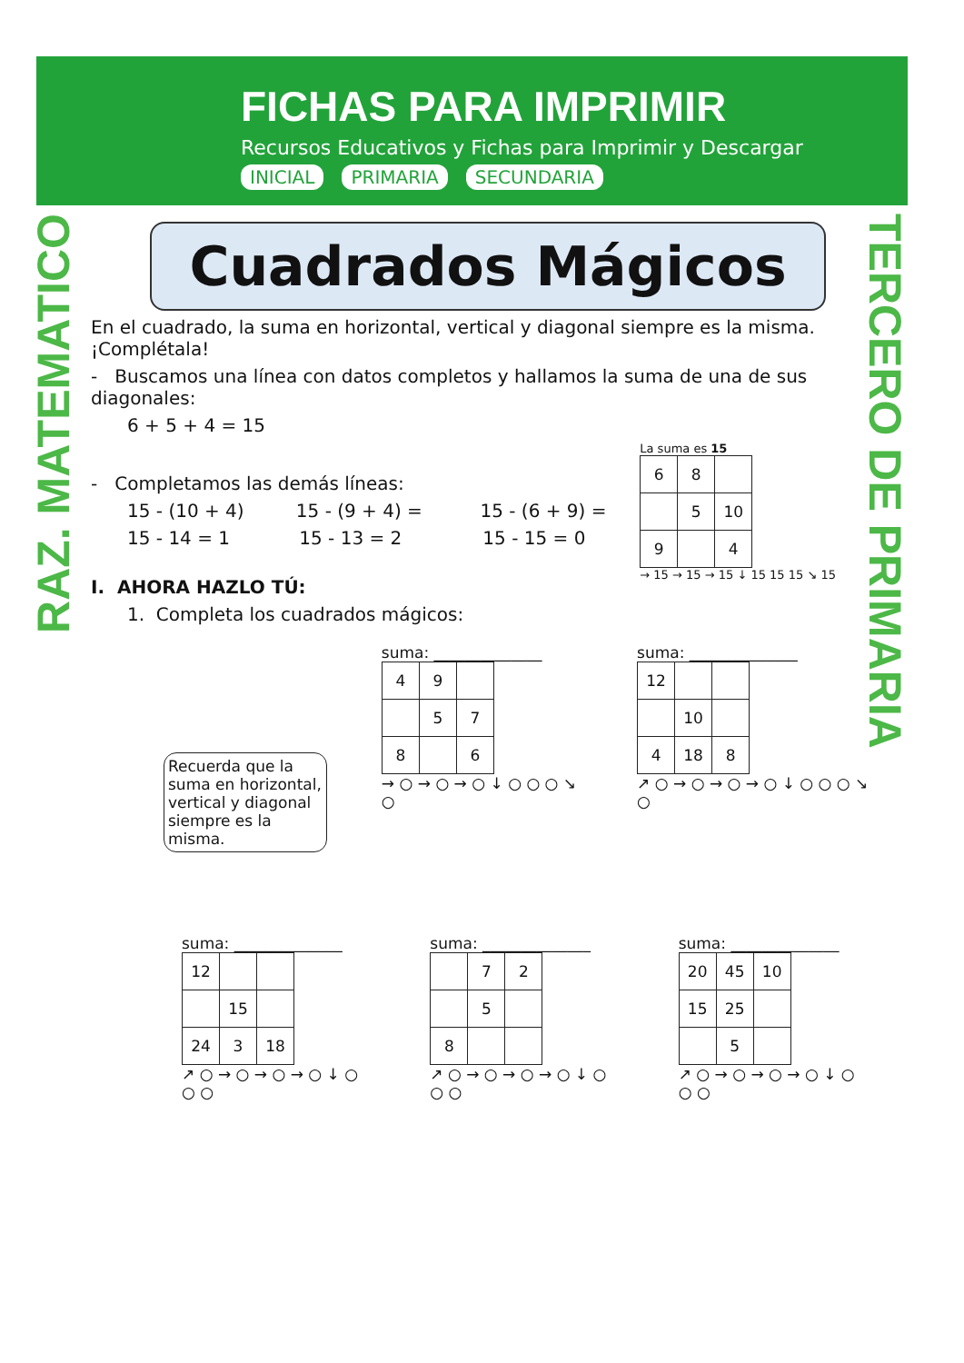FICHAS PARA IMPRIMIR
Recursos Educativos y Fichas para Imprimir y Descargar
INICIAL PRIMARIA SECUNDARIA
RAZ. MATEMATICO
TERCERO DE PRIMARIA
Cuadrados Mágicos
En el cuadrado, la suma en horizontal, vertical y diagonal siempre es la misma. ¡Complétala!
- Buscamos una línea con datos completos y hallamos la suma de una de sus diagonales:
6 + 5 + 4 = 15
La suma es 15
| 6 | 8 | |
| | 5 | 10 |
| 9 | | 4 |
→ 15 → 15 → 15 ↓ 15 15 15 ↘ 15
- Completamos las demás líneas:
15 - (10 + 4) 15 - (9 + 4) = 15 - (6 + 9) =
15 - 14 = 1 15 - 13 = 2 15 - 15 = 0
I. AHORA HAZLO TÚ:
1. Completa los cuadrados mágicos:
Recuerda que la suma en horizontal, vertical y diagonal siempre es la misma.
suma: ______________
| 4 | 9 | |
| | 5 | 7 |
| 8 | | 6 |
→ ○ → ○ → ○ ↓ ○ ○ ○ ↘ ○
suma: ______________
| 12 | | |
| | 10 | |
| 4 | 18 | 8 |
↗ ○ → ○ → ○ → ○ ↓ ○ ○ ○ ↘ ○
suma: ______________
| 12 | | |
| | 15 | |
| 24 | 3 | 18 |
↗ ○ → ○ → ○ → ○ ↓ ○ ○ ○
suma: ______________
| | 7 | 2 |
| | 5 | |
| 8 | | |
↗ ○ → ○ → ○ → ○ ↓ ○ ○ ○
suma: ______________
| 20 | 45 | 10 |
| 15 | 25 | |
| | 5 | |
↗ ○ → ○ → ○ → ○ ↓ ○ ○ ○